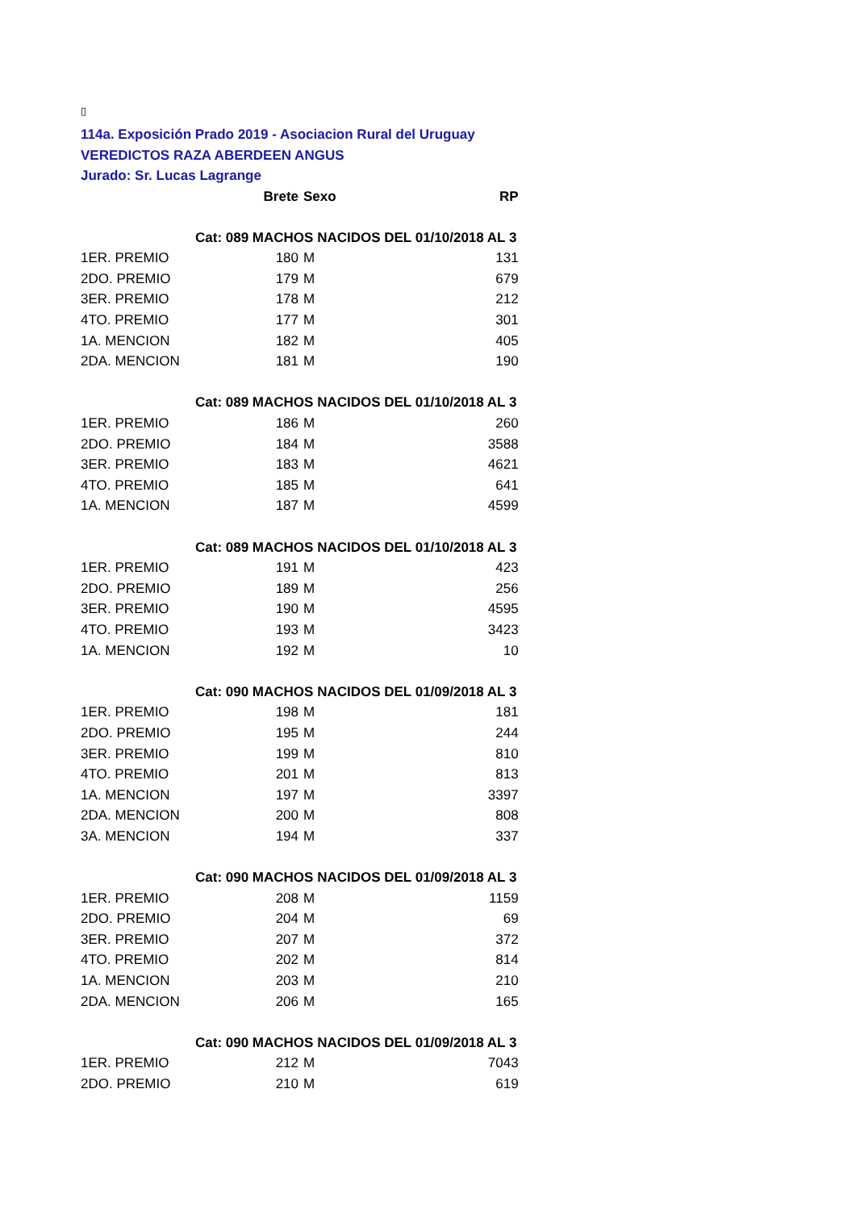▯
114a. Exposición Prado 2019 - Asociacion Rural del Uruguay
VEREDICTOS RAZA ABERDEEN ANGUS
Jurado: Sr. Lucas Lagrange
| | Brete | Sexo | RP |
| --- | --- | --- | --- |
| | Cat: 089 MACHOS NACIDOS DEL 01/10/2018 AL 3 | | |
| 1ER. PREMIO | 180 | M | 131 |
| 2DO. PREMIO | 179 | M | 679 |
| 3ER. PREMIO | 178 | M | 212 |
| 4TO. PREMIO | 177 | M | 301 |
| 1A. MENCION | 182 | M | 405 |
| 2DA. MENCION | 181 | M | 190 |
| | Cat: 089 MACHOS NACIDOS DEL 01/10/2018 AL 3 | | |
| 1ER. PREMIO | 186 | M | 260 |
| 2DO. PREMIO | 184 | M | 3588 |
| 3ER. PREMIO | 183 | M | 4621 |
| 4TO. PREMIO | 185 | M | 641 |
| 1A. MENCION | 187 | M | 4599 |
| | Cat: 089 MACHOS NACIDOS DEL 01/10/2018 AL 3 | | |
| 1ER. PREMIO | 191 | M | 423 |
| 2DO. PREMIO | 189 | M | 256 |
| 3ER. PREMIO | 190 | M | 4595 |
| 4TO. PREMIO | 193 | M | 3423 |
| 1A. MENCION | 192 | M | 10 |
| | Cat: 090 MACHOS NACIDOS DEL 01/09/2018 AL 3 | | |
| 1ER. PREMIO | 198 | M | 181 |
| 2DO. PREMIO | 195 | M | 244 |
| 3ER. PREMIO | 199 | M | 810 |
| 4TO. PREMIO | 201 | M | 813 |
| 1A. MENCION | 197 | M | 3397 |
| 2DA. MENCION | 200 | M | 808 |
| 3A. MENCION | 194 | M | 337 |
| | Cat: 090 MACHOS NACIDOS DEL 01/09/2018 AL 3 | | |
| 1ER. PREMIO | 208 | M | 1159 |
| 2DO. PREMIO | 204 | M | 69 |
| 3ER. PREMIO | 207 | M | 372 |
| 4TO. PREMIO | 202 | M | 814 |
| 1A. MENCION | 203 | M | 210 |
| 2DA. MENCION | 206 | M | 165 |
| | Cat: 090 MACHOS NACIDOS DEL 01/09/2018 AL 3 | | |
| 1ER. PREMIO | 212 | M | 7043 |
| 2DO. PREMIO | 210 | M | 619 |